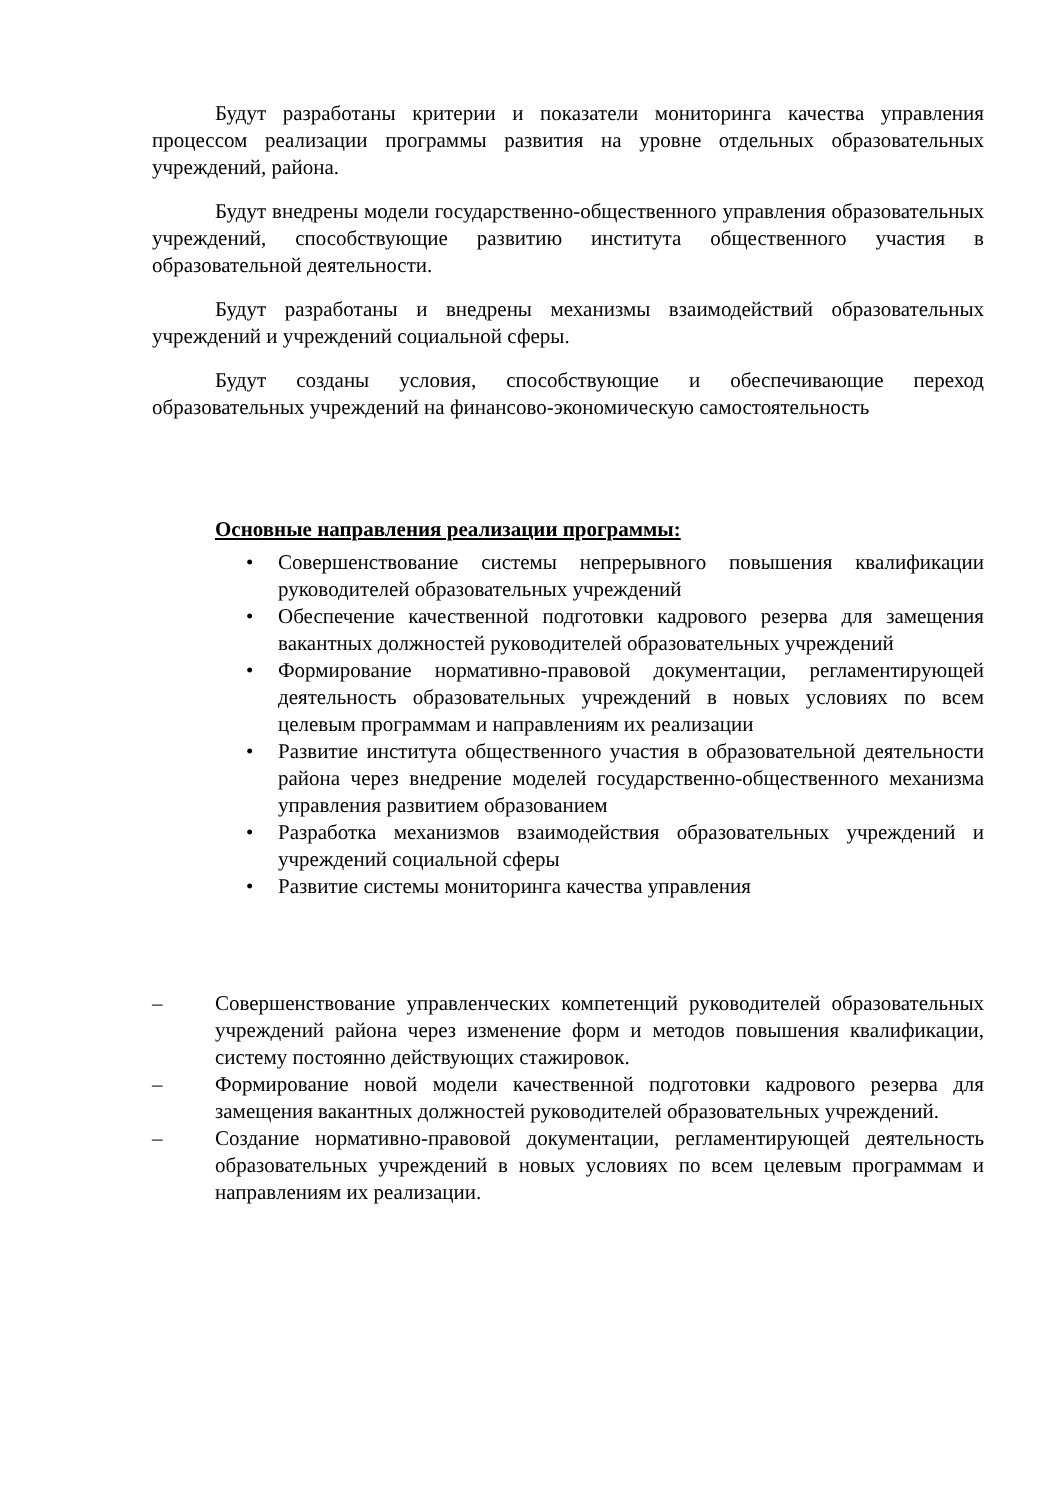Будут разработаны критерии и показатели мониторинга качества управления процессом реализации программы развития на уровне отдельных образовательных учреждений, района.
Будут внедрены модели государственно-общественного управления образовательных учреждений, способствующие развитию института общественного участия в образовательной деятельности.
Будут разработаны и внедрены механизмы взаимодействий образовательных учреждений и учреждений социальной сферы.
Будут созданы условия, способствующие и обеспечивающие переход образовательных учреждений на финансово-экономическую самостоятельность
Основные направления реализации программы:
• Совершенствование системы непрерывного повышения квалификации руководителей образовательных учреждений
• Обеспечение качественной подготовки кадрового резерва для замещения вакантных должностей руководителей образовательных учреждений
• Формирование нормативно-правовой документации, регламентирующей деятельность образовательных учреждений в новых условиях по всем целевым программам и направлениям их реализации
• Развитие института общественного участия в образовательной деятельности района через внедрение моделей государственно-общественного механизма управления развитием образованием
• Разработка механизмов взаимодействия образовательных учреждений и учреждений социальной сферы
• Развитие системы мониторинга качества управления
– Совершенствование управленческих компетенций руководителей образовательных учреждений района через изменение форм и методов повышения квалификации, систему постоянно действующих стажировок.
– Формирование новой модели качественной подготовки кадрового резерва для замещения вакантных должностей руководителей образовательных учреждений.
– Создание нормативно-правовой документации, регламентирующей деятельность образовательных учреждений в новых условиях по всем целевым программам и направлениям их реализации.